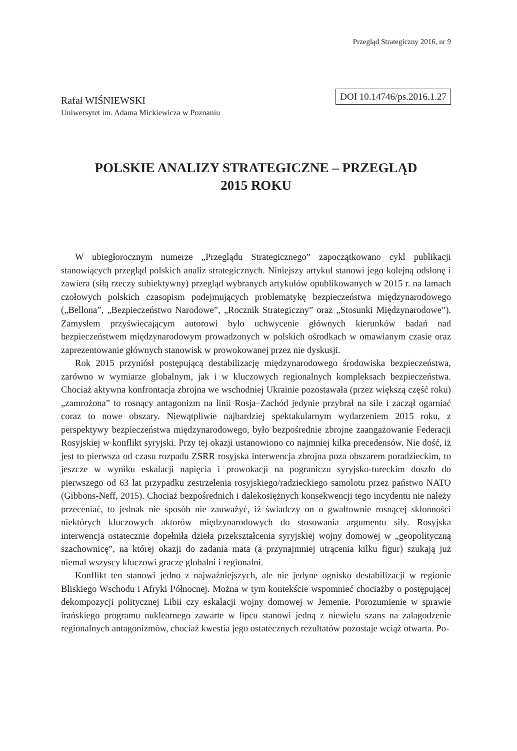Przegląd Strategiczny 2016, nr 9
Rafał WIŚNIEWSKI
DOI 10.14746/ps.2016.1.27
Uniwersytet im. Adama Mickiewicza w Poznaniu
POLSKIE ANALIZY STRATEGICZNE – PRZEGLĄD
2015 ROKU
W ubiegłorocznym numerze „Przeglądu Strategicznego” zapoczątkowano cykl publikacji stanowiących przegląd polskich analiz strategicznych. Niniejszy artykuł stanowi jego kolejną odsłonę i zawiera (siłą rzeczy subiektywny) przegląd wybranych artykułów opublikowanych w 2015 r. na łamach czołowych polskich czasopism podejmujących problematykę bezpieczeństwa międzynarodowego („Bellona”, „Bezpieczeństwo Narodowe”, „Rocznik Strategiczny” oraz „Stosunki Międzynarodowe”). Zamysłem przyświecającym autorowi było uchwycenie głównych kierunków badań nad bezpieczeństwem międzynarodowym prowadzonych w polskich ośrodkach w omawianym czasie oraz zaprezentowanie głównych stanowisk w prowokowanej przez nie dyskusji.
Rok 2015 przyniósł postępującą destabilizację międzynarodowego środowiska bezpieczeństwa, zarówno w wymiarze globalnym, jak i w kluczowych regionalnych kompleksach bezpieczeństwa. Chociaż aktywna konfrontacja zbrojna we wschodniej Ukrainie pozostawała (przez większą część roku) „zamrożona” to rosnący antagonizm na linii Rosja–Zachód jedynie przybrał na sile i zaczął ogarniać coraz to nowe obszary. Niewątpliwie najbardziej spektakularnym wydarzeniem 2015 roku, z perspektywy bezpieczeństwa międzynarodowego, było bezpośrednie zbrojne zaangażowanie Federacji Rosyjskiej w konflikt syryjski. Przy tej okazji ustanowiono co najmniej kilka precedensów. Nie dość, iż jest to pierwsza od czasu rozpadu ZSRR rosyjska interwencja zbrojna poza obszarem poradzieckim, to jeszcze w wyniku eskalacji napięcia i prowokacji na pograniczu syryjsko-tureckim doszło do pierwszego od 63 lat przypadku zestrzelenia rosyjskiego/radzieckiego samolotu przez państwo NATO (Gibbons-Neff, 2015). Chociaż bezpośrednich i dalekosiężnych konsekwencji tego incydentu nie należy przeceniać, to jednak nie sposób nie zauważyć, iż świadczy on o gwałtownie rosnącej skłonności niektórych kluczowych aktorów międzynarodowych do stosowania argumentu siły. Rosyjska interwencja ostatecznie dopełniła dzieła przekształcenia syryjskiej wojny domowej w „geopolityczną szachownicę”, na której okazji do zadania mata (a przynajmniej utrącenia kilku figur) szukają już niemal wszyscy kluczowi gracze globalni i regionalni.
Konflikt ten stanowi jedno z najważniejszych, ale nie jedyne ognisko destabilizacji w regionie Bliskiego Wschodu i Afryki Północnej. Można w tym kontekście wspomnieć chociażby o postępującej dekompozycji politycznej Libii czy eskalacji wojny domowej w Jemenie. Porozumienie w sprawie irańskiego programu nuklearnego zawarte w lipcu stanowi jedną z niewielu szans na załagodzenie regionalnych antagonizmów, chociaż kwestia jego ostatecznych rezultatów pozostaje wciąż otwarta. Po-